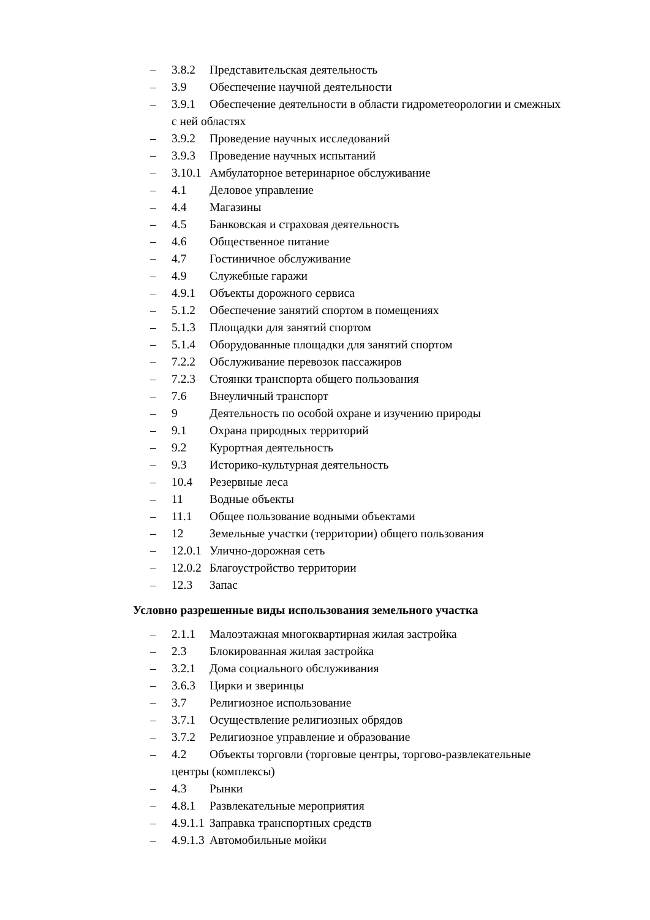– 3.8.2 Представительская деятельность
– 3.9 Обеспечение научной деятельности
– 3.9.1 Обеспечение деятельности в области гидрометеорологии и смежных
с ней областях
– 3.9.2 Проведение научных исследований
– 3.9.3 Проведение научных испытаний
– 3.10.1 Амбулаторное ветеринарное обслуживание
– 4.1 Деловое управление
– 4.4 Магазины
– 4.5 Банковская и страховая деятельность
– 4.6 Общественное питание
– 4.7 Гостиничное обслуживание
– 4.9 Служебные гаражи
– 4.9.1 Объекты дорожного сервиса
– 5.1.2 Обеспечение занятий спортом в помещениях
– 5.1.3 Площадки для занятий спортом
– 5.1.4 Оборудованные площадки для занятий спортом
– 7.2.2 Обслуживание перевозок пассажиров
– 7.2.3 Стоянки транспорта общего пользования
– 7.6 Внеуличный транспорт
– 9 Деятельность по особой охране и изучению природы
– 9.1 Охрана природных территорий
– 9.2 Курортная деятельность
– 9.3 Историко-культурная деятельность
– 10.4 Резервные леса
– 11 Водные объекты
– 11.1 Общее пользование водными объектами
– 12 Земельные участки (территории) общего пользования
– 12.0.1 Улично-дорожная сеть
– 12.0.2 Благоустройство территории
– 12.3 Запас
Условно разрешенные виды использования земельного участка
– 2.1.1 Малоэтажная многоквартирная жилая застройка
– 2.3 Блокированная жилая застройка
– 3.2.1 Дома социального обслуживания
– 3.6.3 Цирки и зверинцы
– 3.7 Религиозное использование
– 3.7.1 Осуществление религиозных обрядов
– 3.7.2 Религиозное управление и образование
– 4.2 Объекты торговли (торговые центры, торгово-развлекательные
центры (комплексы)
– 4.3 Рынки
– 4.8.1 Развлекательные мероприятия
– 4.9.1.1 Заправка транспортных средств
– 4.9.1.3 Автомобильные мойки